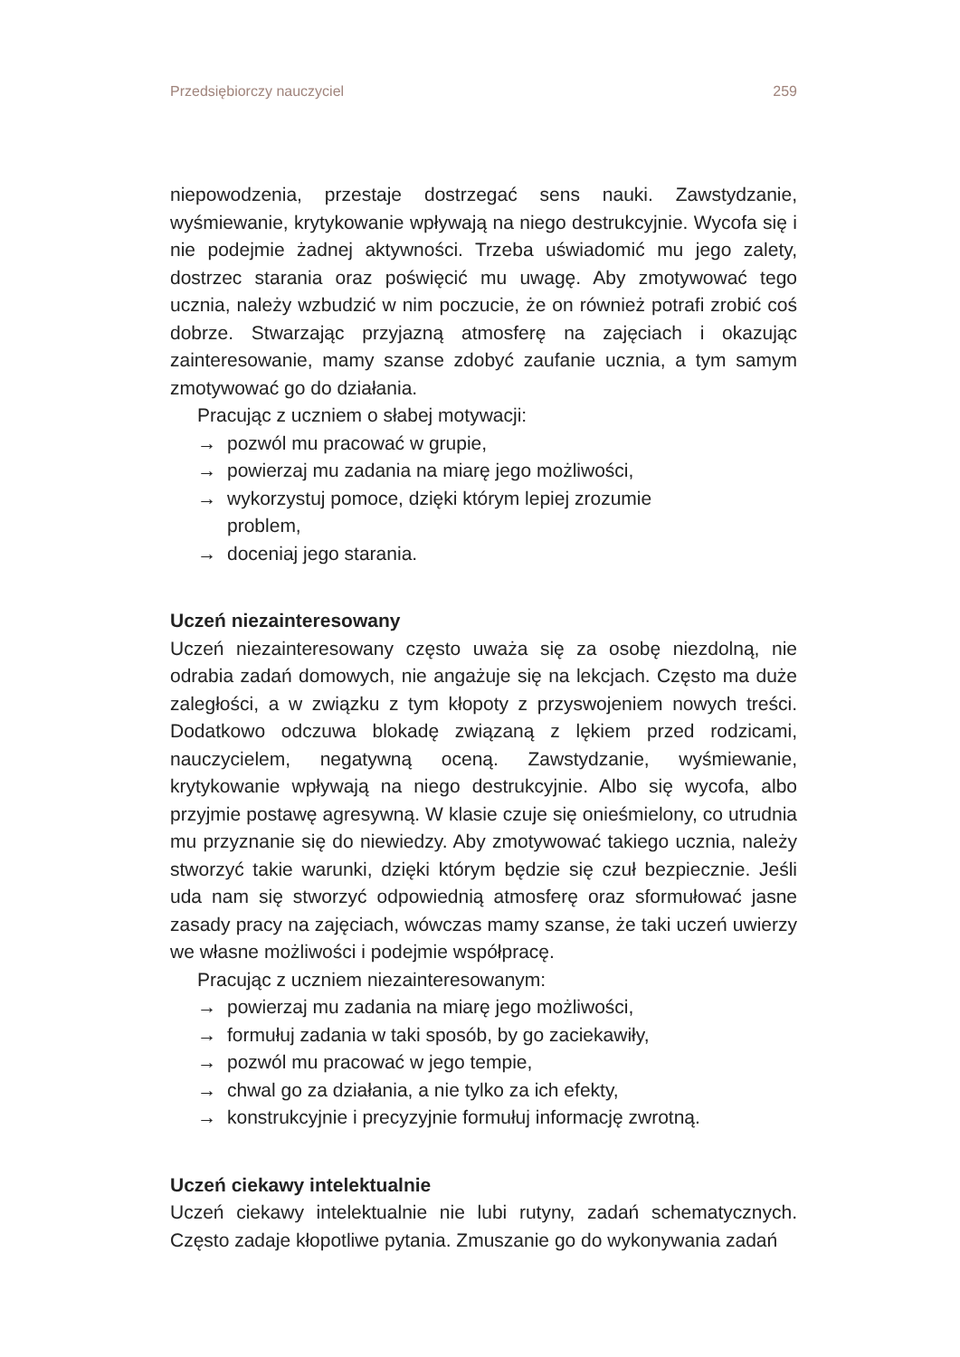Przedsiębiorczy nauczyciel 259
niepowodzenia, przestaje dostrzegać sens nauki. Zawstydzanie, wyśmiewanie, krytykowanie wpływają na niego destrukcyjnie. Wycofa się i nie podejmie żadnej aktywności. Trzeba uświadomić mu jego zalety, dostrzec starania oraz poświęcić mu uwagę. Aby zmotywować tego ucznia, należy wzbudzić w nim poczucie, że on również potrafi zrobić coś dobrze. Stwarzając przyjazną atmosferę na zajęciach i okazując zainteresowanie, mamy szanse zdobyć zaufanie ucznia, a tym samym zmotywować go do działania.
Pracując z uczniem o słabej motywacji:
→ pozwól mu pracować w grupie,
→ powierzaj mu zadania na miarę jego możliwości,
→ wykorzystuj pomoce, dzięki którym lepiej zrozumie
problem,
→ doceniaj jego starania.
Uczeń niezainteresowany
Uczeń niezainteresowany często uważa się za osobę niezdolną, nie odrabia zadań domowych, nie angażuje się na lekcjach. Często ma duże zaległości, a w związku z tym kłopoty z przyswojeniem nowych treści. Dodatkowo odczuwa blokadę związaną z lękiem przed rodzicami, nauczycielem, negatywną oceną. Zawstydzanie, wyśmiewanie, krytykowanie wpływają na niego destrukcyjnie. Albo się wycofa, albo przyjmie postawę agresywną. W klasie czuje się onieśmielony, co utrudnia mu przyznanie się do niewiedzy. Aby zmotywować takiego ucznia, należy stworzyć takie warunki, dzięki którym będzie się czuł bezpiecznie. Jeśli uda nam się stworzyć odpowiednią atmosferę oraz sformułować jasne zasady pracy na zajęciach, wówczas mamy szanse, że taki uczeń uwierzy we własne możliwości i podejmie współpracę.
Pracując z uczniem niezainteresowanym:
→ powierzaj mu zadania na miarę jego możliwości,
→ formułuj zadania w taki sposób, by go zaciekawiły,
→ pozwól mu pracować w jego tempie,
→ chwal go za działania, a nie tylko za ich efekty,
→ konstrukcyjnie i precyzyjnie formułuj informację zwrotną.
Uczeń ciekawy intelektualnie
Uczeń ciekawy intelektualnie nie lubi rutyny, zadań schematycznych. Często zadaje kłopotliwe pytania. Zmuszanie go do wykonywania zadań